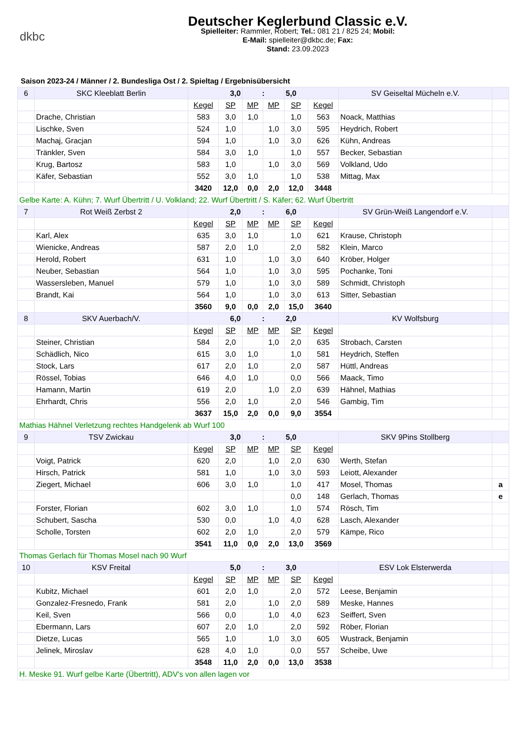dkbc
Deutscher Keglerbund Classic e.V.
Spielleiter: Rammler, Robert; Tel.: 081 21 / 825 24; Mobil:
E-Mail: spielleiter@dkbc.de; Fax:
Stand: 23.09.2023
Saison 2023-24 / Männer / 2. Bundesliga Ost / 2. Spieltag / Ergebnisübersicht
| 6 | SKC Kleeblatt Berlin | 3,0 | | : | | 5,0 | | SV Geiseltal Mücheln e.V. | |
| | | Kegel | SP | MP | MP | SP | Kegel | | |
| | Drache, Christian | 583 | 3,0 | 1,0 | | 1,0 | 563 | Noack, Matthias | |
| | Lischke, Sven | 524 | 1,0 | | 1,0 | 3,0 | 595 | Heydrich, Robert | |
| | Machaj, Gracjan | 594 | 1,0 | | 1,0 | 3,0 | 626 | Kühn, Andreas | |
| | Tränkler, Sven | 584 | 3,0 | 1,0 | | 1,0 | 557 | Becker, Sebastian | |
| | Krug, Bartosz | 583 | 1,0 | | 1,0 | 3,0 | 569 | Volkland, Udo | |
| | Käfer, Sebastian | 552 | 3,0 | 1,0 | | 1,0 | 538 | Mittag, Max | |
| | | 3420 | 12,0 | 0,0 | 2,0 | 12,0 | 3448 | | |
| Gelbe Karte: A. Kühn; 7. Wurf Übertritt / U. Volkland; 22. Wurf Übertritt / S. Käfer; 62. Wurf Übertritt | | | | | | | | | |
| 7 | Rot Weiß Zerbst 2 | 2,0 | | : | | 6,0 | | SV Grün-Weiß Langendorf e.V. | |
| | | Kegel | SP | MP | MP | SP | Kegel | | |
| | Karl, Alex | 635 | 3,0 | 1,0 | | 1,0 | 621 | Krause, Christoph | |
| | Wienicke, Andreas | 587 | 2,0 | 1,0 | | 2,0 | 582 | Klein, Marco | |
| | Herold, Robert | 631 | 1,0 | | 1,0 | 3,0 | 640 | Kröber, Holger | |
| | Neuber, Sebastian | 564 | 1,0 | | 1,0 | 3,0 | 595 | Pochanke, Toni | |
| | Wassersleben, Manuel | 579 | 1,0 | | 1,0 | 3,0 | 589 | Schmidt, Christoph | |
| | Brandt, Kai | 564 | 1,0 | | 1,0 | 3,0 | 613 | Sitter, Sebastian | |
| | | 3560 | 9,0 | 0,0 | 2,0 | 15,0 | 3640 | | |
| 8 | SKV Auerbach/V. | 6,0 | | : | | 2,0 | | KV Wolfsburg | |
| | | Kegel | SP | MP | MP | SP | Kegel | | |
| | Steiner, Christian | 584 | 2,0 | | 1,0 | 2,0 | 635 | Strobach, Carsten | |
| | Schädlich, Nico | 615 | 3,0 | 1,0 | | 1,0 | 581 | Heydrich, Steffen | |
| | Stock, Lars | 617 | 2,0 | 1,0 | | 2,0 | 587 | Hüttl, Andreas | |
| | Rössel, Tobias | 646 | 4,0 | 1,0 | | 0,0 | 566 | Maack, Timo | |
| | Hamann, Martin | 619 | 2,0 | | 1,0 | 2,0 | 639 | Hähnel, Mathias | |
| | Ehrhardt, Chris | 556 | 2,0 | 1,0 | | 2,0 | 546 | Gambig, Tim | |
| | | 3637 | 15,0 | 2,0 | 0,0 | 9,0 | 3554 | | |
| Mathias Hähnel Verletzung rechtes Handgelenk ab Wurf 100 | | | | | | | | | |
| 9 | TSV Zwickau | 3,0 | | : | | 5,0 | | SKV 9Pins Stollberg | |
| | | Kegel | SP | MP | MP | SP | Kegel | | |
| | Voigt, Patrick | 620 | 2,0 | | 1,0 | 2,0 | 630 | Werth, Stefan | |
| | Hirsch, Patrick | 581 | 1,0 | | 1,0 | 3,0 | 593 | Leiott, Alexander | |
| | Ziegert, Michael | 606 | 3,0 | 1,0 | | 1,0 | 417 | Mosel, Thomas | a |
| | | | | | | 0,0 | 148 | Gerlach, Thomas | e |
| | Forster, Florian | 602 | 3,0 | 1,0 | | 1,0 | 574 | Rösch, Tim | |
| | Schubert, Sascha | 530 | 0,0 | | 1,0 | 4,0 | 628 | Lasch, Alexander | |
| | Scholle, Torsten | 602 | 2,0 | 1,0 | | 2,0 | 579 | Kämpe, Rico | |
| | | 3541 | 11,0 | 0,0 | 2,0 | 13,0 | 3569 | | |
| Thomas Gerlach für Thomas Mosel nach 90 Wurf | | | | | | | | | |
| 10 | KSV Freital | 5,0 | | : | | 3,0 | | ESV Lok Elsterwerda | |
| | | Kegel | SP | MP | MP | SP | Kegel | | |
| | Kubitz, Michael | 601 | 2,0 | 1,0 | | 2,0 | 572 | Leese, Benjamin | |
| | Gonzalez-Fresnedo, Frank | 581 | 2,0 | | 1,0 | 2,0 | 589 | Meske, Hannes | |
| | Keil, Sven | 566 | 0,0 | | 1,0 | 4,0 | 623 | Seiffert, Sven | |
| | Ebermann, Lars | 607 | 2,0 | 1,0 | | 2,0 | 592 | Röber, Florian | |
| | Dietze, Lucas | 565 | 1,0 | | 1,0 | 3,0 | 605 | Wustrack, Benjamin | |
| | Jelinek, Miroslav | 628 | 4,0 | 1,0 | | 0,0 | 557 | Scheibe, Uwe | |
| | | 3548 | 11,0 | 2,0 | 0,0 | 13,0 | 3538 | | |
| H. Meske 91. Wurf gelbe Karte (Übertritt), ADV's von allen lagen vor | | | | | | | | | |